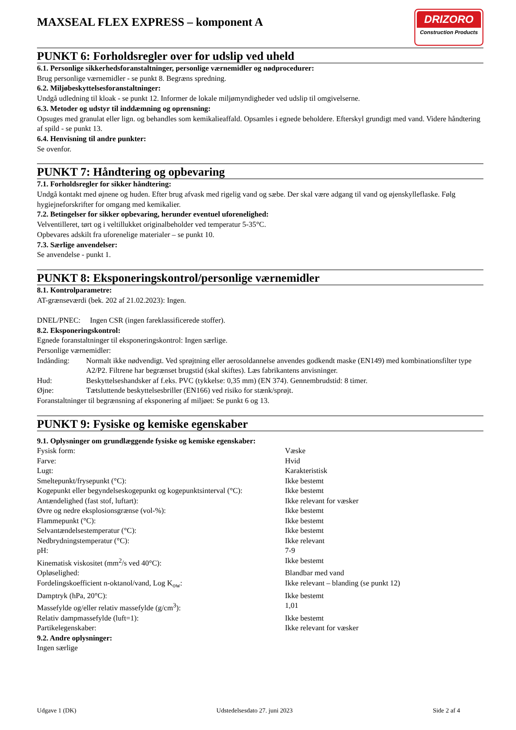MAXSEAL FLEX EXPRESS – komponent A
DRIZORO
Construction Products
PUNKT 6: Forholdsregler over for udslip ved uheld
6.1. Personlige sikkerhedsforanstaltninger, personlige værnemidler og nødprocedurer:
Brug personlige værnemidler - se punkt 8. Begræns spredning.
6.2. Miljøbeskyttelsesforanstaltninger:
Undgå udledning til kloak - se punkt 12. Informer de lokale miljømyndigheder ved udslip til omgivelserne.
6.3. Metoder og udstyr til inddæmning og oprensning:
Opsuges med granulat eller lign. og behandles som kemikalieaffald. Opsamles i egnede beholdere. Efterskyl grundigt med vand. Videre håndtering af spild - se punkt 13.
6.4. Henvisning til andre punkter:
Se ovenfor.
PUNKT 7: Håndtering og opbevaring
7.1. Forholdsregler for sikker håndtering:
Undgå kontakt med øjnene og huden. Efter brug afvask med rigelig vand og sæbe. Der skal være adgang til vand og øjenskylleflaske. Følg hygiejneforskrifter for omgang med kemikalier.
7.2. Betingelser for sikker opbevaring, herunder eventuel uforenelighed:
Velventilleret, tørt og i veltillukket originalbeholder ved temperatur 5-35°C.
Opbevares adskilt fra uforenelige materialer – se punkt 10.
7.3. Særlige anvendelser:
Se anvendelse - punkt 1.
PUNKT 8: Eksponeringskontrol/personlige værnemidler
8.1. Kontrolparametre:
AT-grænseværdi (bek. 202 af 21.02.2023): Ingen.
DNEL/PNEC: Ingen CSR (ingen fareklassificerede stoffer).
8.2. Eksponeringskontrol:
Egnede foranstaltninger til eksponeringskontrol: Ingen særlige.
Personlige værnemidler:
| Indånding: | Normalt ikke nødvendigt. Ved sprøjtning eller aerosoldannelse anvendes godkendt maske (EN149) med kombinationsfilter type A2/P2. Filtrene har begrænset brugstid (skal skiftes). Læs fabrikantens anvisninger. |
| Hud: | Beskyttelseshandsker af f.eks. PVC (tykkelse: 0,35 mm) (EN 374). Gennembrudstid: 8 timer. |
| Øjne: | Tætsluttende beskyttelsesbriller (EN166) ved risiko for stænk/sprøjt. |
Foranstaltninger til begrænsning af eksponering af miljøet: Se punkt 6 og 13.
PUNKT 9: Fysiske og kemiske egenskaber
9.1. Oplysninger om grundlæggende fysiske og kemiske egenskaber:
| Fysisk form: | Væske |
| Farve: | Hvid |
| Lugt: | Karakteristisk |
| Smeltepunkt/frysepunkt (°C): | Ikke bestemt |
| Kogepunkt eller begyndelseskogepunkt og kogepunktsinterval (°C): | Ikke bestemt |
| Antændelighed (fast stof, luftart): | Ikke relevant for væsker |
| Øvre og nedre eksplosionsgrænse (vol-%): | Ikke bestemt |
| Flammepunkt (°C): | Ikke bestemt |
| Selvantændelsestemperatur (°C): | Ikke bestemt |
| Nedbrydningstemperatur (°C): | Ikke relevant |
| pH: | 7-9 |
| Kinematisk viskositet (mm<sup>2</sup>/s ved 40°C): | Ikke bestemt |
| Opløselighed: | Blandbar med vand |
| Fordelingskoefficient n-oktanol/vand, Log K<sub>ow</sub>: | Ikke relevant – blanding (se punkt 12) |
| Damptryk (hPa, 20°C): | Ikke bestemt |
| Massefylde og/eller relativ massefylde (g/cm<sup>3</sup>): | 1,01 |
| Relativ dampmassefylde (luft=1): | Ikke bestemt |
| Partikelegenskaber: | Ikke relevant for væsker |
9.2. Andre oplysninger:
Ingen særlige
Udgave 1 (DK) Udstedelsesdato 27. juni 2023 Side 2 af 4